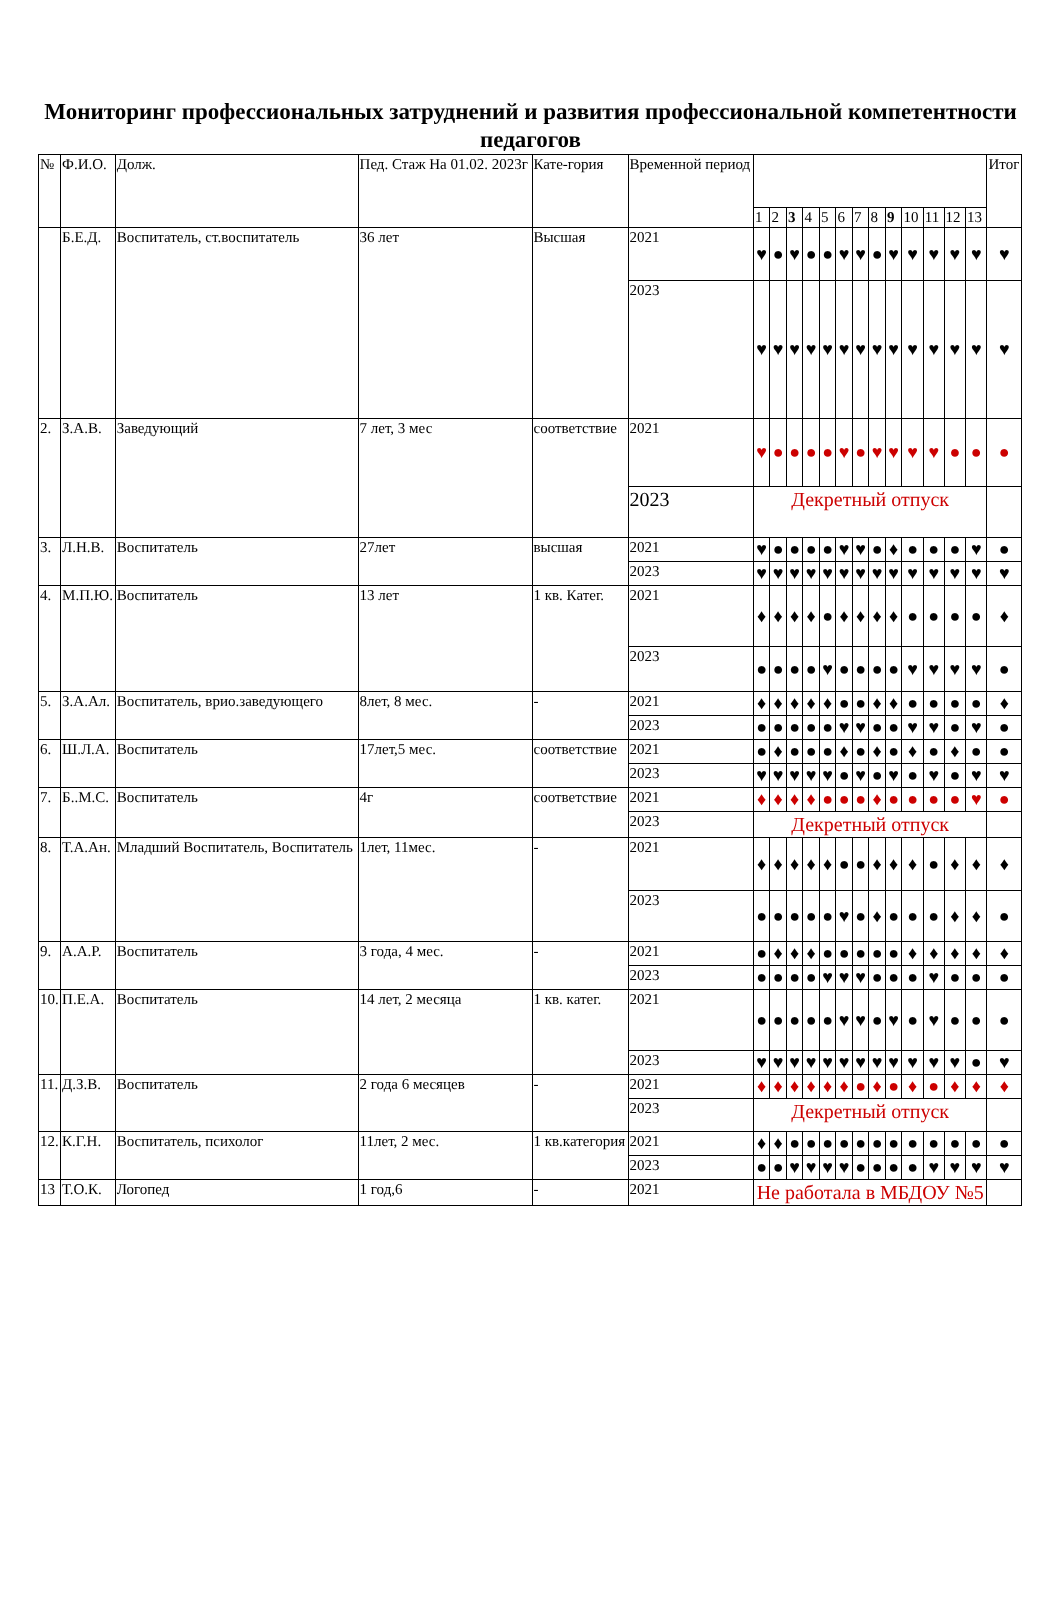Мониторинг профессиональных затруднений и развития профессиональной компетентности педагогов
| № | Ф.И.О. | Долж. | Пед. Стаж На 01.02. 2023г | Кате-гория | Временной период | | | | | | | | | | | | | | Итог |
| --- | --- | --- | --- | --- | --- | --- | --- | --- | --- | --- | --- | --- | --- | --- | --- | --- | --- | --- | --- |
| | | | | | | 1 | 2 | 3 | 4 | 5 | 6 | 7 | 8 | 9 | 10 | 11 | 12 | 13 | |
| | Б.Е.Д. | Воспитатель, ст.воспитатель | 36 лет | Высшая | 2021 | ♥ | ● | ♥ | ● | ● | ♥ | ♥ | ● | ♥ | ♥ | ♥ | ♥ | ♥ | ♥ |
| | | | | | 2023 | ♥ | ♥ | ♥ | ♥ | ♥ | ♥ | ♥ | ♥ | ♥ | ♥ | ♥ | ♥ | ♥ | ♥ |
| 2. | З.А.В. | Заведующий | 7 лет, 3 мес | соответствие | 2021 | ♥ | ● | ● | ● | ● | ♥ | ● | ♥ | ♥ | ♥ | ♥ | ● | ● | ● |
| | | | | | 2023 | Декретный отпуск | | | | | | | | | | | | | |
| 3. | Л.Н.В. | Воспитатель | 27лет | высшая | 2021 | ♥ | ● | ● | ● | ● | ♥ | ♥ | ● | ♦ | ● | ● | ● | ♥ | ● |
| | | | | | 2023 | ♥ | ♥ | ♥ | ♥ | ♥ | ♥ | ♥ | ♥ | ♥ | ♥ | ♥ | ♥ | ♥ | ♥ |
| 4. | М.П.Ю. | Воспитатель | 13 лет | 1 кв. Катег. | 2021 | ♦ | ♦ | ♦ | ♦ | ● | ♦ | ♦ | ♦ | ♦ | ● | ● | ● | ● | ♦ |
| | | | | | 2023 | ● | ● | ● | ● | ♥ | ● | ● | ● | ● | ♥ | ♥ | ♥ | ♥ | ● |
| 5. | З.А.Ал. | Воспитатель, врио.заведующего | 8лет, 8 мес. | - | 2021 | ♦ | ♦ | ♦ | ♦ | ♦ | ● | ● | ♦ | ♦ | ● | ● | ● | ● | ♦ |
| | | | | | 2023 | ● | ● | ● | ● | ● | ♥ | ♥ | ● | ● | ♥ | ♥ | ● | ♥ | ● |
| 6. | Ш.Л.А. | Воспитатель | 17лет,5 мес. | соответствие | 2021 | ● | ♦ | ● | ● | ● | ♦ | ● | ♦ | ● | ♦ | ● | ♦ | ● | ● |
| | | | | | 2023 | ♥ | ♥ | ♥ | ♥ | ♥ | ● | ♥ | ● | ♥ | ● | ♥ | ● | ♥ | ♥ |
| 7. | Б..М.С. | Воспитатель | 4г | соответствие | 2021 | ♦ | ♦ | ♦ | ♦ | ● | ● | ● | ♦ | ● | ● | ● | ● | ♥ | ● |
| | | | | | 2023 | Декретный отпуск | | | | | | | | | | | | | |
| 8. | Т.А.Ан. | Младший Воспитатель, Воспитатель | 1лет, 11мес. | - | 2021 | ♦ | ♦ | ♦ | ♦ | ♦ | ● | ● | ♦ | ♦ | ♦ | ● | ♦ | ♦ | ♦ |
| | | | | | 2023 | ● | ● | ● | ● | ● | ♥ | ● | ♦ | ● | ● | ● | ♦ | ♦ | ● |
| 9. | А.А.Р. | Воспитатель | 3 года, 4 мес. | - | 2021 | ● | ♦ | ♦ | ♦ | ● | ● | ● | ● | ● | ♦ | ♦ | ♦ | ♦ | ♦ |
| | | | | | 2023 | ● | ● | ● | ● | ♥ | ♥ | ♥ | ● | ● | ● | ♥ | ● | ● | ● |
| 10. | П.Е.А. | Воспитатель | 14 лет, 2 месяца | 1 кв. катег. | 2021 | ● | ● | ● | ● | ● | ♥ | ♥ | ● | ♥ | ● | ♥ | ● | ● | ● |
| | | | | | 2023 | ♥ | ♥ | ♥ | ♥ | ♥ | ♥ | ♥ | ♥ | ♥ | ♥ | ♥ | ♥ | ● | ♥ |
| 11. | Д.З.В. | Воспитатель | 2 года 6 месяцев | - | 2021 | ♦ | ♦ | ♦ | ♦ | ♦ | ♦ | ● | ♦ | ● | ♦ | ● | ♦ | ♦ | ♦ |
| | | | | | 2023 | Декретный отпуск | | | | | | | | | | | | | |
| 12. | К.Г.Н. | Воспитатель, психолог | 11лет, 2 мес. | 1 кв.категория | 2021 | ♦ | ♦ | ● | ● | ● | ● | ● | ● | ● | ● | ● | ● | ● | ● |
| | | | | | 2023 | ● | ● | ♥ | ♥ | ♥ | ♥ | ● | ● | ● | ● | ♥ | ♥ | ♥ | ♥ |
| 13 | Т.О.К. | Логопед | 1 год,6 | - | 2021 | Не работала в МБДОУ №5 | | | | | | | | | | | | | |